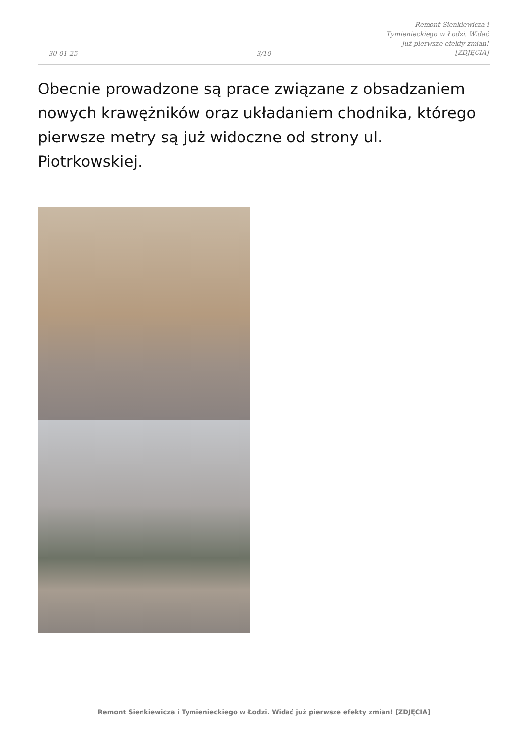30-01-25
3/10
Remont Sienkiewicza i Tymienieckiego w Łodzi. Widać już pierwsze efekty zmian! [ZDJĘCIA]
Obecnie prowadzone są prace związane z obsadzaniem nowych krawężników oraz układaniem chodnika, którego pierwsze metry są już widoczne od strony ul. Piotrkowskiej.
Remont Sienkiewicza i Tymienieckiego w Łodzi. Widać już pierwsze efekty zmian! [ZDJĘCIA]